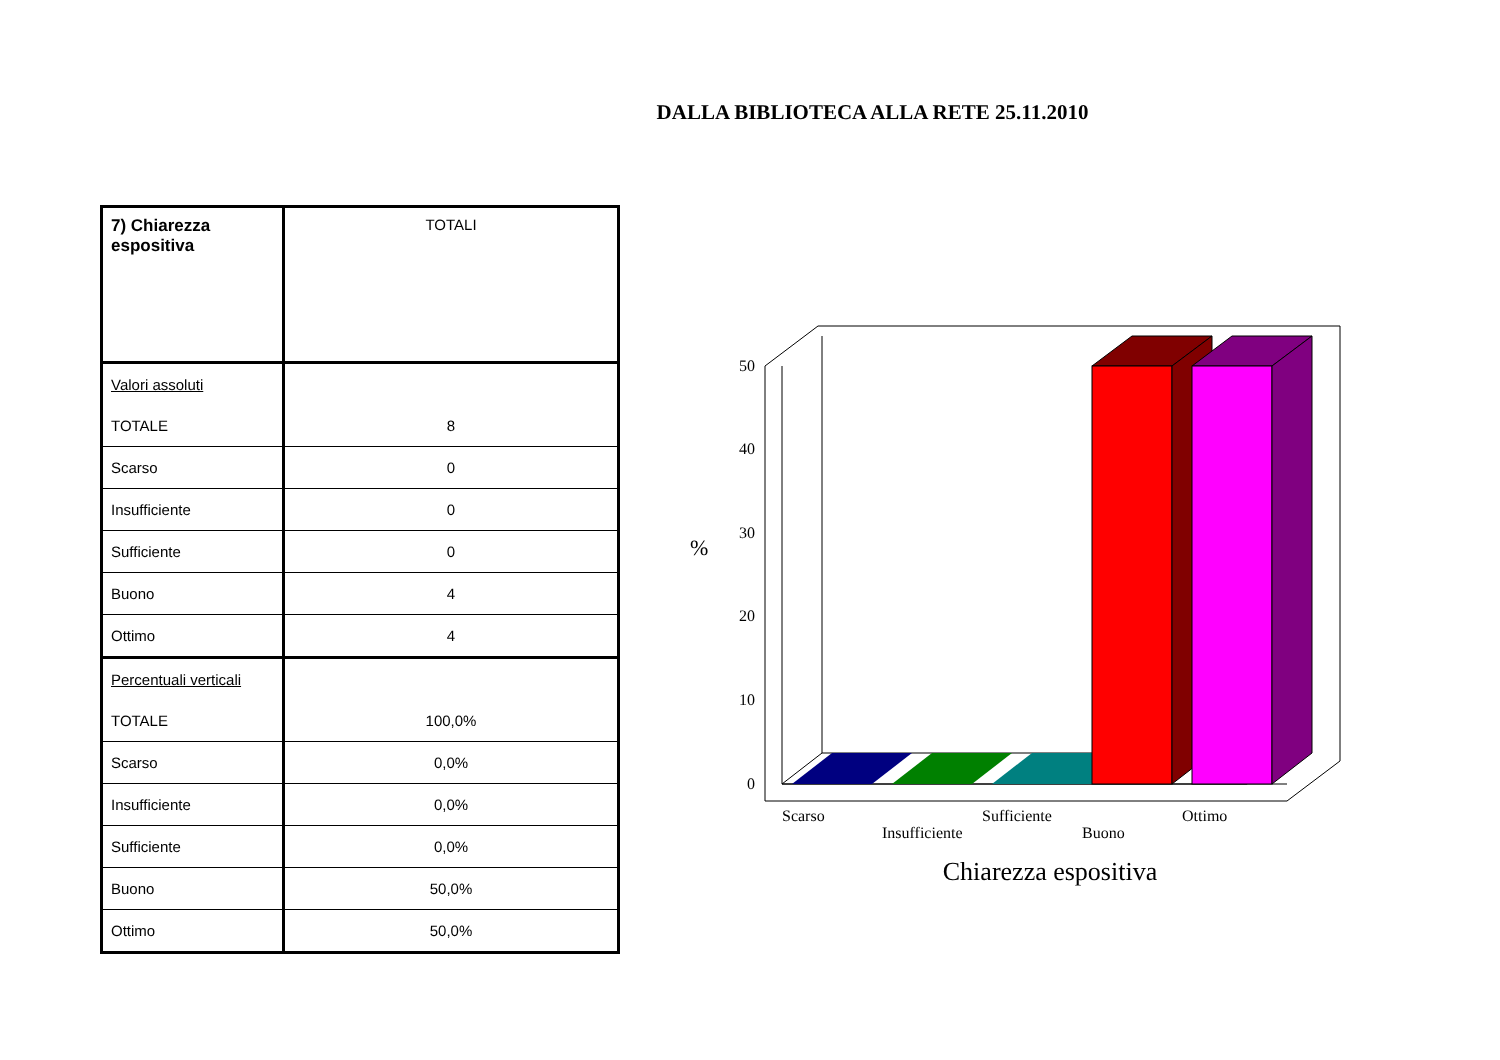DALLA BIBLIOTECA ALLA RETE 25.11.2010
| 7) Chiarezza espositiva | TOTALI |
| Valori assoluti | |
| TOTALE | 8 |
| Scarso | 0 |
| Insufficiente | 0 |
| Sufficiente | 0 |
| Buono | 4 |
| Ottimo | 4 |
| Percentuali verticali | |
| TOTALE | 100,0% |
| Scarso | 0,0% |
| Insufficiente | 0,0% |
| Sufficiente | 0,0% |
| Buono | 50,0% |
| Ottimo | 50,0% |
50
40
30
20
10
0
%
Scarso
Insufficiente
Sufficiente
Buono
Ottimo
Chiarezza espositiva